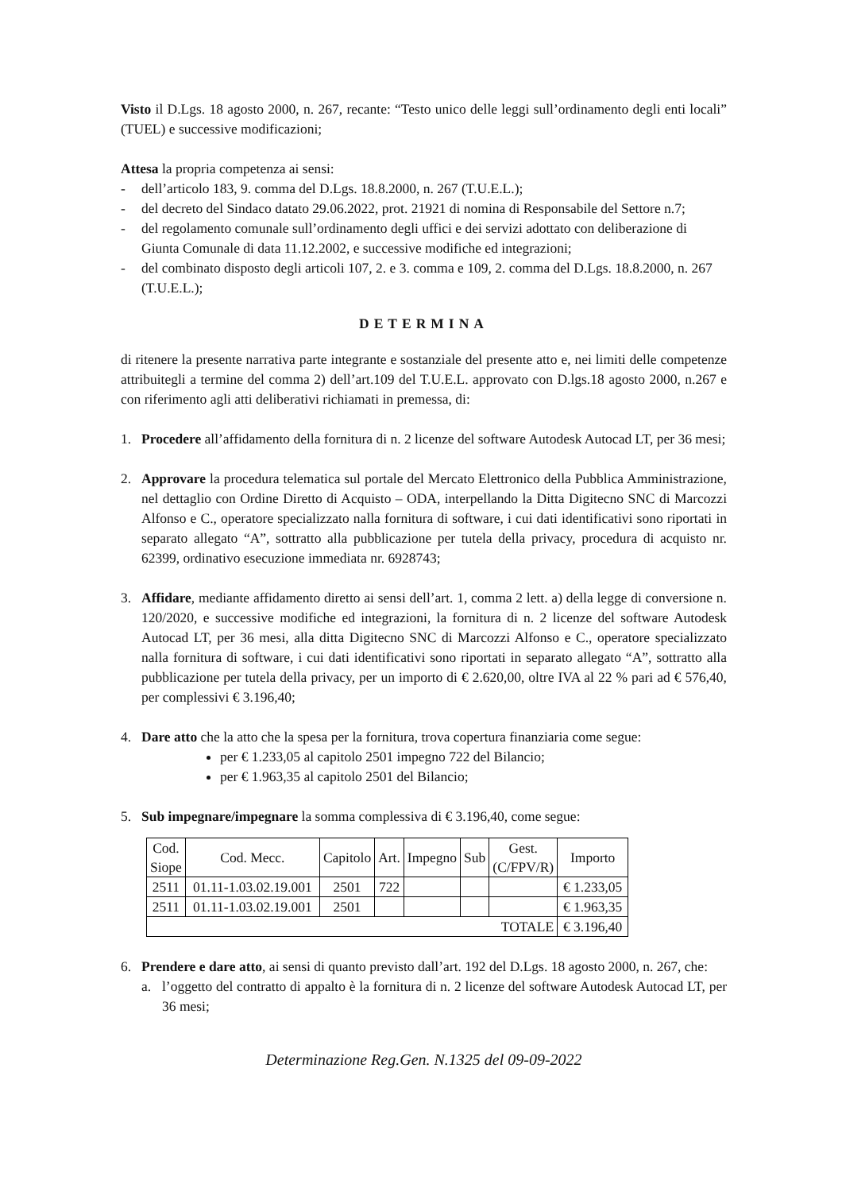Visto il D.Lgs. 18 agosto 2000, n. 267, recante: “Testo unico delle leggi sull’ordinamento degli enti locali” (TUEL) e successive modificazioni;
Attesa la propria competenza ai sensi:
- dell’articolo 183, 9. comma del D.Lgs. 18.8.2000, n. 267 (T.U.E.L.);
- del decreto del Sindaco datato 29.06.2022, prot. 21921 di nomina di Responsabile del Settore n.7;
- del regolamento comunale sull’ordinamento degli uffici e dei servizi adottato con deliberazione di Giunta Comunale di data 11.12.2002, e successive modifiche ed integrazioni;
- del combinato disposto degli articoli 107, 2. e 3. comma e 109, 2. comma del D.Lgs. 18.8.2000, n. 267 (T.U.E.L.);
DETERMINA
di ritenere la presente narrativa parte integrante e sostanziale del presente atto e, nei limiti delle competenze attribuitegli a termine del comma 2) dell’art.109 del T.U.E.L. approvato con D.lgs.18 agosto 2000, n.267 e con riferimento agli atti deliberativi richiamati in premessa, di:
1. Procedere all’affidamento della fornitura di n. 2 licenze del software Autodesk Autocad LT, per 36 mesi;
2. Approvare la procedura telematica sul portale del Mercato Elettronico della Pubblica Amministrazione, nel dettaglio con Ordine Diretto di Acquisto – ODA, interpellando la Ditta Digitecno SNC di Marcozzi Alfonso e C., operatore specializzato nalla fornitura di software, i cui dati identificativi sono riportati in separato allegato “A”, sottratto alla pubblicazione per tutela della privacy, procedura di acquisto nr. 62399, ordinativo esecuzione immediata nr. 6928743;
3. Affidare, mediante affidamento diretto ai sensi dell’art. 1, comma 2 lett. a) della legge di conversione n. 120/2020, e successive modifiche ed integrazioni, la fornitura di n. 2 licenze del software Autodesk Autocad LT, per 36 mesi, alla ditta Digitecno SNC di Marcozzi Alfonso e C., operatore specializzato nalla fornitura di software, i cui dati identificativi sono riportati in separato allegato “A”, sottratto alla pubblicazione per tutela della privacy, per un importo di € 2.620,00, oltre IVA al 22 % pari ad € 576,40, per complessivi € 3.196,40;
4. Dare atto che la atto che la spesa per la fornitura, trova copertura finanziaria come segue:
per € 1.233,05 al capitolo 2501 impegno 722 del Bilancio;
per € 1.963,35 al capitolo 2501 del Bilancio;
5. Sub impegnare/impegnare la somma complessiva di € 3.196,40, come segue:
| Cod. Siope | Cod. Mecc. | Capitolo | Art. | Impegno | Sub | Gest. (C/FPV/R) | Importo |
| --- | --- | --- | --- | --- | --- | --- | --- |
| 2511 | 01.11-1.03.02.19.001 | 2501 | 722 | | | | € 1.233,05 |
| 2511 | 01.11-1.03.02.19.001 | 2501 | | | | | € 1.963,35 |
| TOTALE | | | | | | | € 3.196,40 |
6. Prendere e dare atto, ai sensi di quanto previsto dall’art. 192 del D.Lgs. 18 agosto 2000, n. 267, che:
a. l’oggetto del contratto di appalto è la fornitura di n. 2 licenze del software Autodesk Autocad LT, per 36 mesi;
Determinazione Reg.Gen. N.1325 del 09-09-2022